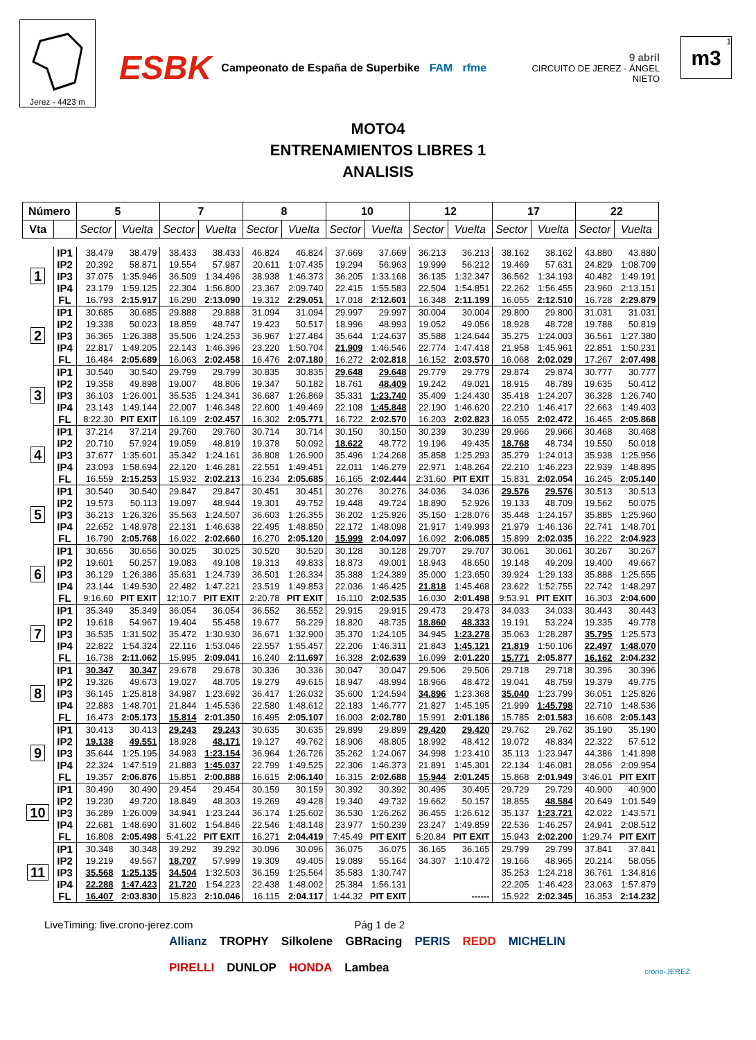Jerez - 4423 m
ESBK Campeonato de España de Superbike FAM rfme
9 abril
CIRCUITO DE JEREZ - ÁNGEL NIETO
1
m3
MOTO4
ENTRENAMIENTOS LIBRES 1
ANALISIS
| Número | | 5 | | 7 | | 8 | | 10 | | 12 | | 17 | | 22 | |
| --- | --- | --- | --- | --- | --- | --- | --- | --- | --- | --- | --- | --- | --- | --- | --- |
| Vta | | Sector | Vuelta | Sector | Vuelta | Sector | Vuelta | Sector | Vuelta | Sector | Vuelta | Sector | Vuelta | Sector | Vuelta |
| 1 | IP1 | 38.479 | 38.479 | 38.433 | 38.433 | 46.824 | 46.824 | 37.669 | 37.669 | 36.213 | 36.213 | 38.162 | 38.162 | 43.880 | 43.880 |
| | IP2 | 20.392 | 58.871 | 19.554 | 57.987 | 20.611 | 1:07.435 | 19.294 | 56.963 | 19.999 | 56.212 | 19.469 | 57.631 | 24.829 | 1:08.709 |
| | IP3 | 37.075 | 1:35.946 | 36.509 | 1:34.496 | 38.938 | 1:46.373 | 36.205 | 1:33.168 | 36.135 | 1:32.347 | 36.562 | 1:34.193 | 40.482 | 1:49.191 |
| | IP4 | 23.179 | 1:59.125 | 22.304 | 1:56.800 | 23.367 | 2:09.740 | 22.415 | 1:55.583 | 22.504 | 1:54.851 | 22.262 | 1:56.455 | 23.960 | 2:13.151 |
| | FL | 16.793 | 2:15.917 | 16.290 | 2:13.090 | 19.312 | 2:29.051 | 17.018 | 2:12.601 | 16.348 | 2:11.199 | 16.055 | 2:12.510 | 16.728 | 2:29.879 |
| 2 | IP1 | 30.685 | 30.685 | 29.888 | 29.888 | 31.094 | 31.094 | 29.997 | 29.997 | 30.004 | 30.004 | 29.800 | 29.800 | 31.031 | 31.031 |
| | IP2 | 19.338 | 50.023 | 18.859 | 48.747 | 19.423 | 50.517 | 18.996 | 48.993 | 19.052 | 49.056 | 18.928 | 48.728 | 19.788 | 50.819 |
| | IP3 | 36.365 | 1:26.388 | 35.506 | 1:24.253 | 36.967 | 1:27.484 | 35.644 | 1:24.637 | 35.588 | 1:24.644 | 35.275 | 1:24.003 | 36.561 | 1:27.380 |
| | IP4 | 22.817 | 1:49.205 | 22.143 | 1:46.396 | 23.220 | 1:50.704 | 21.909 | 1:46.546 | 22.774 | 1:47.418 | 21.958 | 1:45.961 | 22.851 | 1:50.231 |
| | FL | 16.484 | 2:05.689 | 16.063 | 2:02.458 | 16.476 | 2:07.180 | 16.272 | 2:02.818 | 16.152 | 2:03.570 | 16.068 | 2:02.029 | 17.267 | 2:07.498 |
| 3 | IP1 | 30.540 | 30.540 | 29.799 | 29.799 | 30.835 | 30.835 | 29.648 | 29.648 | 29.779 | 29.779 | 29.874 | 29.874 | 30.777 | 30.777 |
| | IP2 | 19.358 | 49.898 | 19.007 | 48.806 | 19.347 | 50.182 | 18.761 | 48.409 | 19.242 | 49.021 | 18.915 | 48.789 | 19.635 | 50.412 |
| | IP3 | 36.103 | 1:26.001 | 35.535 | 1:24.341 | 36.687 | 1:26.869 | 35.331 | 1:23.740 | 35.409 | 1:24.430 | 35.418 | 1:24.207 | 36.328 | 1:26.740 |
| | IP4 | 23.143 | 1:49.144 | 22.007 | 1:46.348 | 22.600 | 1:49.469 | 22.108 | 1:45.848 | 22.190 | 1:46.620 | 22.210 | 1:46.417 | 22.663 | 1:49.403 |
| | FL | 8:22.30 | PIT EXIT | 16.109 | 2:02.457 | 16.302 | 2:05.771 | 16.722 | 2:02.570 | 16.203 | 2:02.823 | 16.055 | 2:02.472 | 16.465 | 2:05.868 |
| 4 | IP1 | 37.214 | 37.214 | 29.760 | 29.760 | 30.714 | 30.714 | 30.150 | 30.150 | 30.239 | 30.239 | 29.966 | 29.966 | 30.468 | 30.468 |
| | IP2 | 20.710 | 57.924 | 19.059 | 48.819 | 19.378 | 50.092 | 18.622 | 48.772 | 19.196 | 49.435 | 18.768 | 48.734 | 19.550 | 50.018 |
| | IP3 | 37.677 | 1:35.601 | 35.342 | 1:24.161 | 36.808 | 1:26.900 | 35.496 | 1:24.268 | 35.858 | 1:25.293 | 35.279 | 1:24.013 | 35.938 | 1:25.956 |
| | IP4 | 23.093 | 1:58.694 | 22.120 | 1:46.281 | 22.551 | 1:49.451 | 22.011 | 1:46.279 | 22.971 | 1:48.264 | 22.210 | 1:46.223 | 22.939 | 1:48.895 |
| | FL | 16.559 | 2:15.253 | 15.932 | 2:02.213 | 16.234 | 2:05.685 | 16.165 | 2:02.444 | 2:31.60 | PIT EXIT | 15.831 | 2:02.054 | 16.245 | 2:05.140 |
| 5 | IP1 | 30.540 | 30.540 | 29.847 | 29.847 | 30.451 | 30.451 | 30.276 | 30.276 | 34.036 | 34.036 | 29.576 | 29.576 | 30.513 | 30.513 |
| | IP2 | 19.573 | 50.113 | 19.097 | 48.944 | 19.301 | 49.752 | 19.448 | 49.724 | 18.890 | 52.926 | 19.133 | 48.709 | 19.562 | 50.075 |
| | IP3 | 36.213 | 1:26.326 | 35.563 | 1:24.507 | 36.603 | 1:26.355 | 36.202 | 1:25.926 | 35.150 | 1:28.076 | 35.448 | 1:24.157 | 35.885 | 1:25.960 |
| | IP4 | 22.652 | 1:48.978 | 22.131 | 1:46.638 | 22.495 | 1:48.850 | 22.172 | 1:48.098 | 21.917 | 1:49.993 | 21.979 | 1:46.136 | 22.741 | 1:48.701 |
| | FL | 16.790 | 2:05.768 | 16.022 | 2:02.660 | 16.270 | 2:05.120 | 15.999 | 2:04.097 | 16.092 | 2:06.085 | 15.899 | 2:02.035 | 16.222 | 2:04.923 |
| 6 | IP1 | 30.656 | 30.656 | 30.025 | 30.025 | 30.520 | 30.520 | 30.128 | 30.128 | 29.707 | 29.707 | 30.061 | 30.061 | 30.267 | 30.267 |
| | IP2 | 19.601 | 50.257 | 19.083 | 49.108 | 19.313 | 49.833 | 18.873 | 49.001 | 18.943 | 48.650 | 19.148 | 49.209 | 19.400 | 49.667 |
| | IP3 | 36.129 | 1:26.386 | 35.631 | 1:24.739 | 36.501 | 1:26.334 | 35.388 | 1:24.389 | 35.000 | 1:23.650 | 39.924 | 1:29.133 | 35.888 | 1:25.555 |
| | IP4 | 23.144 | 1:49.530 | 22.482 | 1:47.221 | 23.519 | 1:49.853 | 22.036 | 1:46.425 | 21.818 | 1:45.468 | 23.622 | 1:52.755 | 22.742 | 1:48.297 |
| | FL | 9:16.60 | PIT EXIT | 12:10.7 | PIT EXIT | 2:20.78 | PIT EXIT | 16.110 | 2:02.535 | 16.030 | 2:01.498 | 9:53.91 | PIT EXIT | 16.303 | 2:04.600 |
| 7 | IP1 | 35.349 | 35.349 | 36.054 | 36.054 | 36.552 | 36.552 | 29.915 | 29.915 | 29.473 | 29.473 | 34.033 | 34.033 | 30.443 | 30.443 |
| | IP2 | 19.618 | 54.967 | 19.404 | 55.458 | 19.677 | 56.229 | 18.820 | 48.735 | 18.860 | 48.333 | 19.191 | 53.224 | 19.335 | 49.778 |
| | IP3 | 36.535 | 1:31.502 | 35.472 | 1:30.930 | 36.671 | 1:32.900 | 35.370 | 1:24.105 | 34.945 | 1:23.278 | 35.063 | 1:28.287 | 35.795 | 1:25.573 |
| | IP4 | 22.822 | 1:54.324 | 22.116 | 1:53.046 | 22.557 | 1:55.457 | 22.206 | 1:46.311 | 21.843 | 1:45.121 | 21.819 | 1:50.106 | 22.497 | 1:48.070 |
| | FL | 16.738 | 2:11.062 | 15.995 | 2:09.041 | 16.240 | 2:11.697 | 16.328 | 2:02.639 | 16.099 | 2:01.220 | 15.771 | 2:05.877 | 16.162 | 2:04.232 |
| 8 | IP1 | 30.347 | 30.347 | 29.678 | 29.678 | 30.336 | 30.336 | 30.047 | 30.047 | 29.506 | 29.506 | 29.718 | 29.718 | 30.396 | 30.396 |
| | IP2 | 19.326 | 49.673 | 19.027 | 48.705 | 19.279 | 49.615 | 18.947 | 48.994 | 18.966 | 48.472 | 19.041 | 48.759 | 19.379 | 49.775 |
| | IP3 | 36.145 | 1:25.818 | 34.987 | 1:23.692 | 36.417 | 1:26.032 | 35.600 | 1:24.594 | 34.896 | 1:23.368 | 35.040 | 1:23.799 | 36.051 | 1:25.826 |
| | IP4 | 22.883 | 1:48.701 | 21.844 | 1:45.536 | 22.580 | 1:48.612 | 22.183 | 1:46.777 | 21.827 | 1:45.195 | 21.999 | 1:45.798 | 22.710 | 1:48.536 |
| | FL | 16.473 | 2:05.173 | 15.814 | 2:01.350 | 16.495 | 2:05.107 | 16.003 | 2:02.780 | 15.991 | 2:01.186 | 15.785 | 2:01.583 | 16.608 | 2:05.143 |
| 9 | IP1 | 30.413 | 30.413 | 29.243 | 29.243 | 30.635 | 30.635 | 29.899 | 29.899 | 29.420 | 29.420 | 29.762 | 29.762 | 35.190 | 35.190 |
| | IP2 | 19.138 | 49.551 | 18.928 | 48.171 | 19.127 | 49.762 | 18.906 | 48.805 | 18.992 | 48.412 | 19.072 | 48.834 | 22.322 | 57.512 |
| | IP3 | 35.644 | 1:25.195 | 34.983 | 1:23.154 | 36.964 | 1:26.726 | 35.262 | 1:24.067 | 34.998 | 1:23.410 | 35.113 | 1:23.947 | 44.386 | 1:41.898 |
| | IP4 | 22.324 | 1:47.519 | 21.883 | 1:45.037 | 22.799 | 1:49.525 | 22.306 | 1:46.373 | 21.891 | 1:45.301 | 22.134 | 1:46.081 | 28.056 | 2:09.954 |
| | FL | 19.357 | 2:06.876 | 15.851 | 2:00.888 | 16.615 | 2:06.140 | 16.315 | 2:02.688 | 15.944 | 2:01.245 | 15.868 | 2:01.949 | 3:46.01 | PIT EXIT |
| 10 | IP1 | 30.490 | 30.490 | 29.454 | 29.454 | 30.159 | 30.159 | 30.392 | 30.392 | 30.495 | 30.495 | 29.729 | 29.729 | 40.900 | 40.900 |
| | IP2 | 19.230 | 49.720 | 18.849 | 48.303 | 19.269 | 49.428 | 19.340 | 49.732 | 19.662 | 50.157 | 18.855 | 48.584 | 20.649 | 1:01.549 |
| | IP3 | 36.289 | 1:26.009 | 34.941 | 1:23.244 | 36.174 | 1:25.602 | 36.530 | 1:26.262 | 36.455 | 1:26.612 | 35.137 | 1:23.721 | 42.022 | 1:43.571 |
| | IP4 | 22.681 | 1:48.690 | 31.602 | 1:54.846 | 22.546 | 1:48.148 | 23.977 | 1:50.239 | 23.247 | 1:49.859 | 22.536 | 1:46.257 | 24.941 | 2:08.512 |
| | FL | 16.808 | 2:05.498 | 5:41.22 | PIT EXIT | 16.271 | 2:04.419 | 7:45.49 | PIT EXIT | 5:20.84 | PIT EXIT | 15.943 | 2:02.200 | 1:29.74 | PIT EXIT |
| 11 | IP1 | 30.348 | 30.348 | 39.292 | 39.292 | 30.096 | 30.096 | 36.075 | 36.075 | 36.165 | 36.165 | 29.799 | 29.799 | 37.841 | 37.841 |
| | IP2 | 19.219 | 49.567 | 18.707 | 57.999 | 19.309 | 49.405 | 19.089 | 55.164 | 34.307 | 1:10.472 | 19.166 | 48.965 | 20.214 | 58.055 |
| | IP3 | 35.568 | 1:25.135 | 34.504 | 1:32.503 | 36.159 | 1:25.564 | 35.583 | 1:30.747 | | | 35.253 | 1:24.218 | 36.761 | 1:34.816 |
| | IP4 | 22.288 | 1:47.423 | 21.720 | 1:54.223 | 22.438 | 1:48.002 | 25.384 | 1:56.131 | | | 22.205 | 1:46.423 | 23.063 | 1:57.879 |
| | FL | 16.407 | 2:03.830 | 15.823 | 2:10.046 | 16.115 | 2:04.117 | 1:44.32 | PIT EXIT | | ------ | 15.922 | 2:02.345 | 16.353 | 2:14.232 |
LiveTiming: live.crono-jerez.com Pág 1 de 2
Allianz TROPHY Silkolene GBRacing PERIS REDD MICHELIN PIRELLI DUNLOP HONDA Lambea
crono-JEREZ